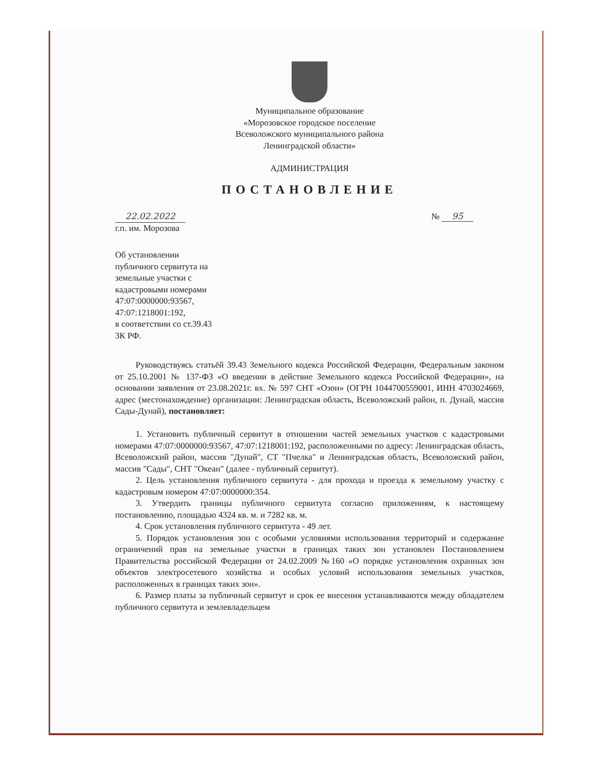Муниципальное образование
«Морозовское городское поселение
Всеволожского муниципального района
Ленинградской области»
АДМИНИСТРАЦИЯ
ПОСТАНОВЛЕНИЕ
22.02.2022 № 95
г.п. им. Морозова
Об установлении
публичного сервитута на
земельные участки с
кадастровыми номерами
47:07:0000000:93567,
47:07:1218001:192,
в соответствии со ст.39.43
ЗК РФ.
Руководствуясь статьёй 39.43 Земельного кодекса Российской Федерации, Федеральным законом от 25.10.2001 № 137-ФЗ «О введении в действие Земельного кодекса Российской Федерации», на основании заявления от 23.08.2021г. вх. № 597 СНТ «Озон» (ОГРН 1044700559001, ИНН 4703024669, адрес (местонахождение) организации: Ленинградская область, Всеволожский район, п. Дунай, массив Сады-Дунай), постановляет:
1. Установить публичный сервитут в отношении частей земельных участков с кадастровыми номерами 47:07:0000000:93567, 47:07:1218001:192, расположенными по адресу: Ленинградская область, Всеволожский район, массив "Дунай", СТ "Пчелка" и Ленинградская область, Всеволожский район, массив "Сады", СНТ "Океан" (далее - публичный сервитут).
2. Цель установления публичного сервитута - для прохода и проезда к земельному участку с кадастровым номером 47:07:0000000:354.
3. Утвердить границы публичного сервитута согласно приложениям, к настоящему постановлению, площадью 4324 кв. м. и 7282 кв. м.
4. Срок установления публичного сервитута - 49 лет.
5. Порядок установления зон с особыми условиями использования территорий и содержание ограничений прав на земельные участки в границах таких зон установлен Постановлением Правительства российской Федерации от 24.02.2009 №160 «О порядке установления охранных зон объектов электросетевого хозяйства и особых условий использования земельных участков, расположенных в границах таких зон».
6. Размер платы за публичный сервитут и срок ее внесения устанавливаются между обладателем публичного сервитута и землевладельцем